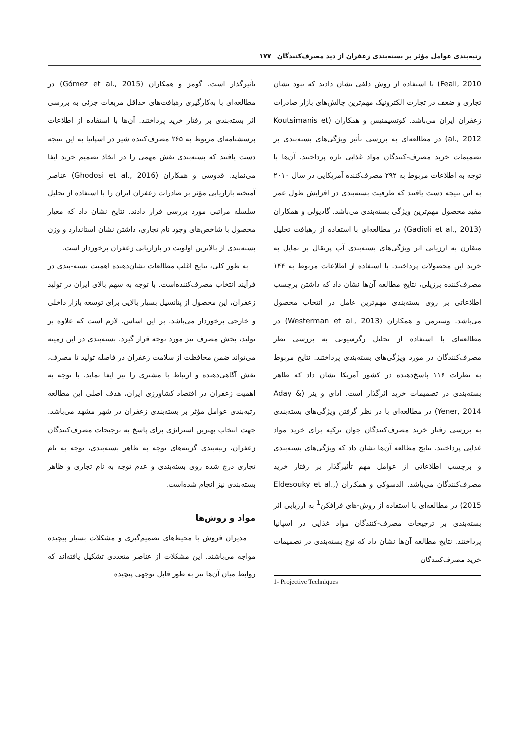رتبه‌بندی عوامل مؤثر بر بسته‌بندی زعفران از دید مصرف‌کنندگان ۱۷۷
Feali, 2010) با استفاده از روش دلفی نشان دادند که نبود نشان تجاری و ضعف در تجارت الکترونیک مهم‌ترین چالش‌های بازار صادرات زعفران ایران می‌باشد. کوتسیمنیس و همکاران (Koutsimanis et al., 2012) در مطالعه‌ای به بررسی تأثیر ویژگی‌های بسته‌بندی بر تصمیمات خرید مصرف-کنندگان مواد غذایی تازه پرداختند. آن‌ها با توجه به اطلاعات مربوط به ۲۹۲ مصرف‌کننده آمریکایی در سال ۲۰۱۰ به این نتیجه دست یافتند که ظرفیت بسته‌بندی در افزایش طول عمر مفید محصول مهم‌ترین ویژگی بسته‌بندی می‌باشد. گادیولی و همکاران (Gadioli et al., 2013) در مطالعه‌ای با استفاده از رهیافت تحلیل متقارن به ارزیابی اثر ویژگی‌های بسته‌بندی آب پرتقال بر تمایل به خرید این محصولات پرداختند. با استفاده از اطلاعات مربوط به ۱۴۴ مصرف‌کننده برزیلی، نتایج مطالعه آن‌ها نشان داد که داشتن برچسب اطلاعاتی بر روی بسته‌بندی مهم‌ترین عامل در انتخاب محصول می‌باشد. وسترمن و همکاران (Westerman et al., 2013) در مطالعه‌ای با استفاده از تحلیل رگرسیونی به بررسی نظر مصرف‌کنندگان در مورد ویژگی‌های بسته‌بندی پرداختند. نتایج مربوط به نظرات ۱۱۶ پاسخ‌دهنده در کشور آمریکا نشان داد که ظاهر بسته‌بندی در تصمیمات خرید اثرگذار است. ادای و ینر (Aday & Yener, 2014) در مطالعه‌ای با در نظر گرفتن ویژگی‌های بسته‌بندی به بررسی رفتار خرید مصرف‌کنندگان جوان ترکیه برای خرید مواد غذایی پرداختند. نتایج مطالعه آن‌ها نشان داد که ویژگی‌های بسته‌بندی و برچسب اطلاعاتی از عوامل مهم تأثیرگذار بر رفتار خرید مصرف‌کنندگان می‌باشد. الدسوکی و همکاران (Eldesouky et al., 2015) در مطالعه‌ای با استفاده از روش-های فرافکن<sup>1</sup> به ارزیابی اثر بسته‌بندی بر ترجیحات مصرف-کنندگان مواد غذایی در اسپانیا پرداختند. نتایج مطالعه آن‌ها نشان داد که نوع بسته‌بندی در تصمیمات خرید مصرف‌کنندگان
1- Projective Techniques
تأثیرگذار است. گومز و همکاران (Gómez et al., 2015) در مطالعه‌ای با به‌کارگیری رهیافت‌های حداقل مربعات جزئی به بررسی اثر بسته‌بندی بر رفتار خرید پرداختند. آن‌ها با استفاده از اطلاعات پرسشنامه‌ای مربوط به ۲۶۵ مصرف‌کننده شیر در اسپانیا به این نتیجه دست یافتند که بسته‌بندی نقش مهمی را در اتخاذ تصمیم خرید ایفا می‌نماید. قدوسی و همکاران (Ghodosi et al., 2016) عناصر آمیخته بازاریابی مؤثر بر صادرات زعفران ایران را با استفاده از تحلیل سلسله مراتبی مورد بررسی قرار دادند. نتایج نشان داد که معیار محصول با شاخص‌های وجود نام تجاری، داشتن نشان استاندارد و وزن بسته‌بندی از بالاترین اولویت در بازاریابی زعفران برخوردار است.
به طور کلی، نتایج اغلب مطالعات نشان‌دهنده اهمیت بسته-بندی در فرآیند انتخاب مصرف‌کننده‌است. با توجه به سهم بالای ایران در تولید زعفران، این محصول از پتانسیل بسیار بالایی برای توسعه بازار داخلی و خارجی برخوردار می‌باشد. بر این اساس، لازم است که علاوه بر تولید، بخش مصرف نیز مورد توجه قرار گیرد. بسته‌بندی در این زمینه می‌تواند ضمن محافظت از سلامت زعفران در فاصله تولید تا مصرف، نقش آگاهی‌دهنده و ارتباط با مشتری را نیز ایفا نماید. با توجه به اهمیت زعفران در اقتصاد کشاورزی ایران، هدف اصلی این مطالعه رتبه‌بندی عوامل مؤثر بر بسته‌بندی زعفران در شهر مشهد می‌باشد. جهت انتخاب بهترین استراتژی برای پاسخ به ترجیحات مصرف‌کنندگان زعفران، رتبه‌بندی گزینه‌های توجه به ظاهر بسته‌بندی، توجه به نام تجاری درج شده روی بسته‌بندی و عدم توجه به نام تجاری و ظاهر بسته‌بندی نیز انجام شده‌است.
مواد و روش‌ها
مدیران فروش با محیط‌های تصمیم‌گیری و مشکلات بسیار پیچیده مواجه می‌باشند. این مشکلات از عناصر متعددی تشکیل یافته‌اند که روابط میان آن‌ها نیز به طور قابل توجهی پیچیده